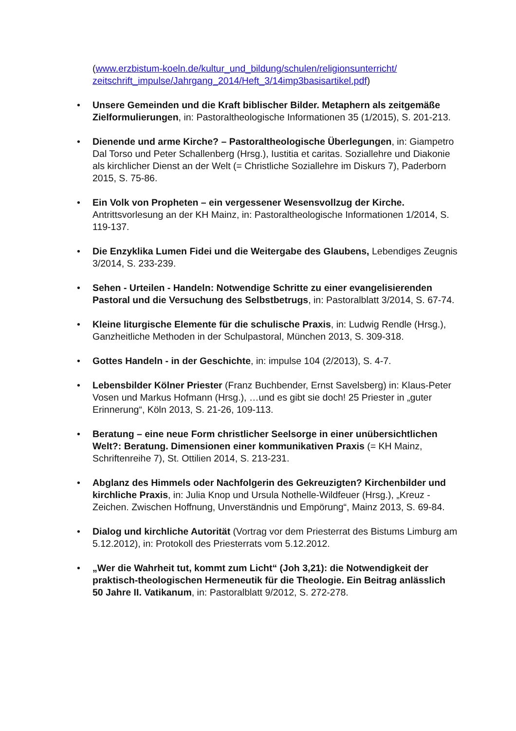(www.erzbistum-koeln.de/kultur_und_bildung/schulen/religionsunterricht/ zeitschrift_impulse/Jahrgang_2014/Heft_3/14imp3basisartikel.pdf)
• Unsere Gemeinden und die Kraft biblischer Bilder. Metaphern als zeitgemäße Zielformulierungen, in: Pastoraltheologische Informationen 35 (1/2015), S. 201-213.
• Dienende und arme Kirche? – Pastoraltheologische Überlegungen, in: Giampetro Dal Torso und Peter Schallenberg (Hrsg.), Iustitia et caritas. Soziallehre und Diakonie als kirchlicher Dienst an der Welt (= Christliche Soziallehre im Diskurs 7), Paderborn 2015, S. 75-86.
• Ein Volk von Propheten – ein vergessener Wesensvollzug der Kirche. Antrittsvorlesung an der KH Mainz, in: Pastoraltheologische Informationen 1/2014, S. 119-137.
• Die Enzyklika Lumen Fidei und die Weitergabe des Glaubens, Lebendiges Zeugnis 3/2014, S. 233-239.
• Sehen - Urteilen - Handeln: Notwendige Schritte zu einer evangelisierenden Pastoral und die Versuchung des Selbstbetrugs, in: Pastoralblatt 3/2014, S. 67-74.
• Kleine liturgische Elemente für die schulische Praxis, in: Ludwig Rendle (Hrsg.), Ganzheitliche Methoden in der Schulpastoral, München 2013, S. 309-318.
• Gottes Handeln - in der Geschichte, in: impulse 104 (2/2013), S. 4-7.
• Lebensbilder Kölner Priester (Franz Buchbender, Ernst Savelsberg) in: Klaus-Peter Vosen und Markus Hofmann (Hrsg.), …und es gibt sie doch! 25 Priester in „guter Erinnerung“, Köln 2013, S. 21-26, 109-113.
• Beratung – eine neue Form christlicher Seelsorge in einer unübersichtlichen Welt?: Beratung. Dimensionen einer kommunikativen Praxis (= KH Mainz, Schriftenreihe 7), St. Ottilien 2014, S. 213-231.
• Abglanz des Himmels oder Nachfolgerin des Gekreuzigten? Kirchenbilder und kirchliche Praxis, in: Julia Knop und Ursula Nothelle-Wildfeuer (Hrsg.), „Kreuz - Zeichen. Zwischen Hoffnung, Unverständnis und Empörung“, Mainz 2013, S. 69-84.
• Dialog und kirchliche Autorität (Vortrag vor dem Priesterrat des Bistums Limburg am 5.12.2012), in: Protokoll des Priesterrats vom 5.12.2012.
• „Wer die Wahrheit tut, kommt zum Licht“ (Joh 3,21): die Notwendigkeit der praktisch-theologischen Hermeneutik für die Theologie. Ein Beitrag anlässlich 50 Jahre II. Vatikanum, in: Pastoralblatt 9/2012, S. 272-278.